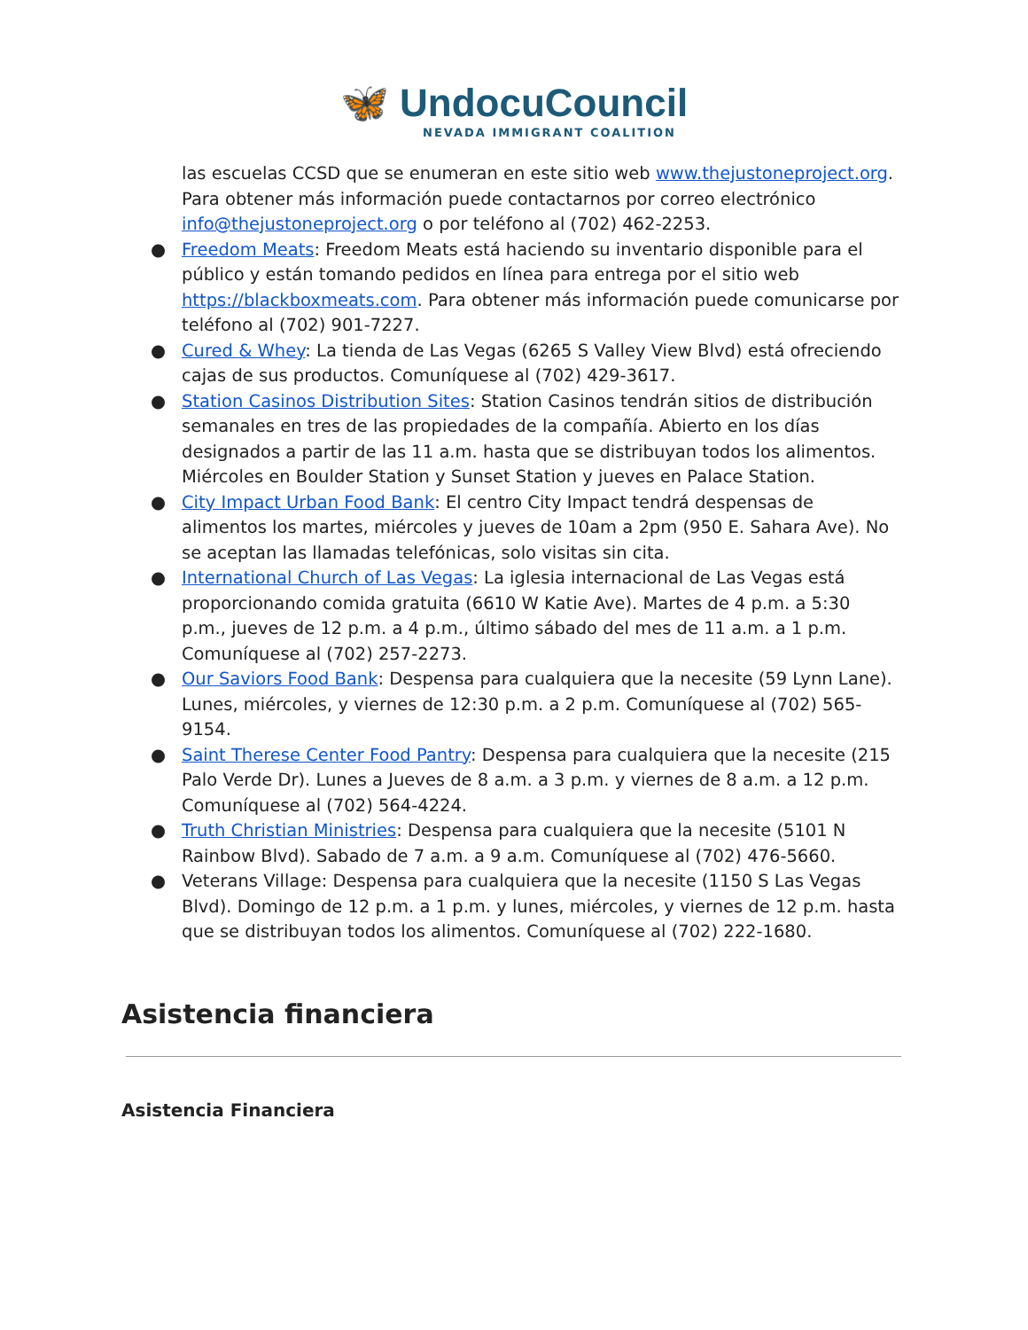🦋 UndocuCouncil
NEVADA IMMIGRANT COALITION
las escuelas CCSD que se enumeran en este sitio web www.thejustoneproject.org. Para obtener más información puede contactarnos por correo electrónico info@thejustoneproject.org o por teléfono al (702) 462-2253.
● Freedom Meats: Freedom Meats está haciendo su inventario disponible para el público y están tomando pedidos en línea para entrega por el sitio web https://blackboxmeats.com. Para obtener más información puede comunicarse por teléfono al (702) 901-7227.
● Cured & Whey: La tienda de Las Vegas (6265 S Valley View Blvd) está ofreciendo cajas de sus productos. Comuníquese al (702) 429-3617.
● Station Casinos Distribution Sites: Station Casinos tendrán sitios de distribución semanales en tres de las propiedades de la compañía. Abierto en los días designados a partir de las 11 a.m. hasta que se distribuyan todos los alimentos. Miércoles en Boulder Station y Sunset Station y jueves en Palace Station.
● City Impact Urban Food Bank: El centro City Impact tendrá despensas de alimentos los martes, miércoles y jueves de 10am a 2pm (950 E. Sahara Ave). No se aceptan las llamadas telefónicas, solo visitas sin cita.
● International Church of Las Vegas: La iglesia internacional de Las Vegas está proporcionando comida gratuita (6610 W Katie Ave). Martes de 4 p.m. a 5:30 p.m., jueves de 12 p.m. a 4 p.m., último sábado del mes de 11 a.m. a 1 p.m. Comuníquese al (702) 257-2273.
● Our Saviors Food Bank: Despensa para cualquiera que la necesite (59 Lynn Lane). Lunes, miércoles, y viernes de 12:30 p.m. a 2 p.m. Comuníquese al (702) 565-9154.
● Saint Therese Center Food Pantry: Despensa para cualquiera que la necesite (215 Palo Verde Dr). Lunes a Jueves de 8 a.m. a 3 p.m. y viernes de 8 a.m. a 12 p.m. Comuníquese al (702) 564-4224.
● Truth Christian Ministries: Despensa para cualquiera que la necesite (5101 N Rainbow Blvd). Sabado de 7 a.m. a 9 a.m. Comuníquese al (702) 476-5660.
● Veterans Village: Despensa para cualquiera que la necesite (1150 S Las Vegas Blvd). Domingo de 12 p.m. a 1 p.m. y lunes, miércoles, y viernes de 12 p.m. hasta que se distribuyan todos los alimentos. Comuníquese al (702) 222-1680.
Asistencia financiera
Asistencia Financiera